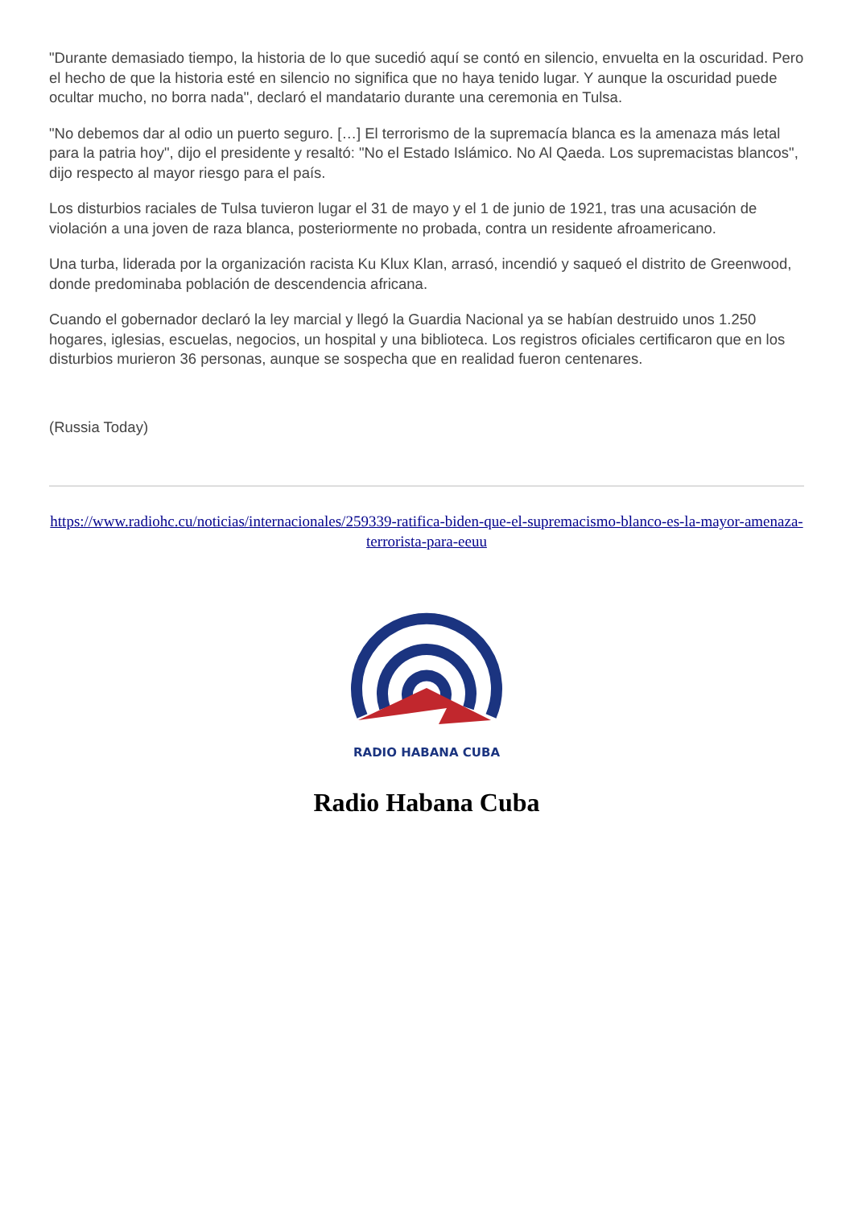"Durante demasiado tiempo, la historia de lo que sucedió aquí se contó en silencio, envuelta en la oscuridad. Pero el hecho de que la historia esté en silencio no significa que no haya tenido lugar. Y aunque la oscuridad puede ocultar mucho, no borra nada", declaró el mandatario durante una ceremonia en Tulsa.
"No debemos dar al odio un puerto seguro. […] El terrorismo de la supremacía blanca es la amenaza más letal para la patria hoy", dijo el presidente y resaltó: "No el Estado Islámico. No Al Qaeda. Los supremacistas blancos", dijo respecto al mayor riesgo para el país.
Los disturbios raciales de Tulsa tuvieron lugar el 31 de mayo y el 1 de junio de 1921, tras una acusación de violación a una joven de raza blanca, posteriormente no probada, contra un residente afroamericano.
Una turba, liderada por la organización racista Ku Klux Klan, arrasó, incendió y saqueó el distrito de Greenwood, donde predominaba población de descendencia africana.
Cuando el gobernador declaró la ley marcial y llegó la Guardia Nacional ya se habían destruido unos 1.250 hogares, iglesias, escuelas, negocios, un hospital y una biblioteca. Los registros oficiales certificaron que en los disturbios murieron 36 personas, aunque se sospecha que en realidad fueron centenares.
(Russia Today)
https://www.radiohc.cu/noticias/internacionales/259339-ratifica-biden-que-el-supremacismo-blanco-es-la-mayor-amenaza-terrorista-para-eeuu
RADIO HABANA CUBA
Radio Habana Cuba